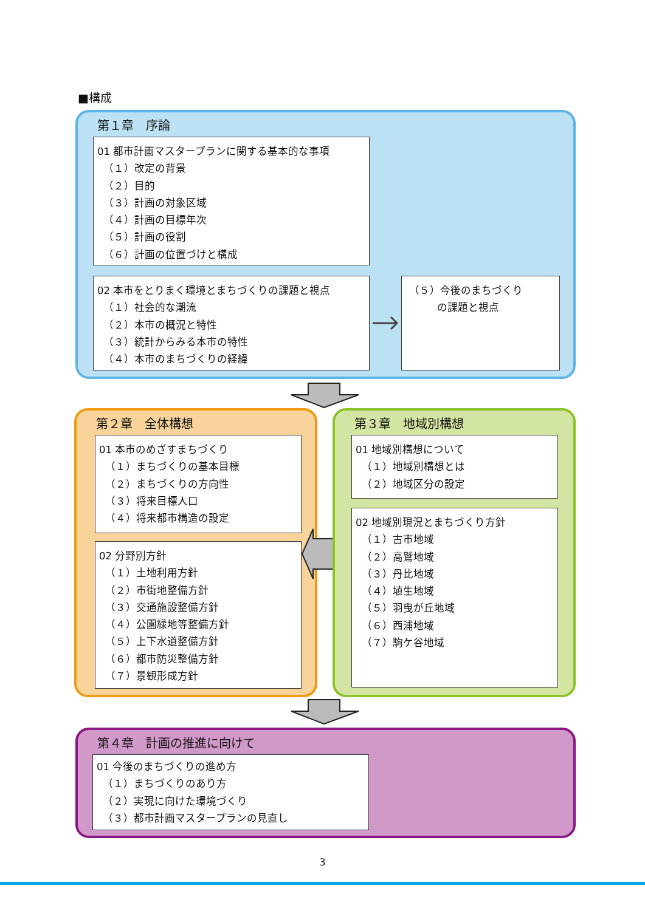■構成
第１章　序論
01 都市計画マスタープランに関する基本的な事項
（１）改定の背景
（２）目的
（３）計画の対象区域
（４）計画の目標年次
（５）計画の役割
（６）計画の位置づけと構成
02 本市をとりまく環境とまちづくりの課題と視点
（１）社会的な潮流
（２）本市の概況と特性
（３）統計からみる本市の特性
（４）本市のまちづくりの経緯
（５）今後のまちづくり
の課題と視点
第２章　全体構想
01 本市のめざすまちづくり
（１）まちづくりの基本目標
（２）まちづくりの方向性
（３）将来目標人口
（４）将来都市構造の設定
02 分野別方針
（１）土地利用方針
（２）市街地整備方針
（３）交通施設整備方針
（４）公園緑地等整備方針
（５）上下水道整備方針
（６）都市防災整備方針
（７）景観形成方針
第３章　地域別構想
01 地域別構想について
（１）地域別構想とは
（２）地域区分の設定
02 地域別現況とまちづくり方針
（１）古市地域
（２）高鷲地域
（３）丹比地域
（４）埴生地域
（５）羽曳が丘地域
（６）西浦地域
（７）駒ケ谷地域
第４章　計画の推進に向けて
01 今後のまちづくりの進め方
（１）まちづくりのあり方
（２）実現に向けた環境づくり
（３）都市計画マスタープランの見直し
3